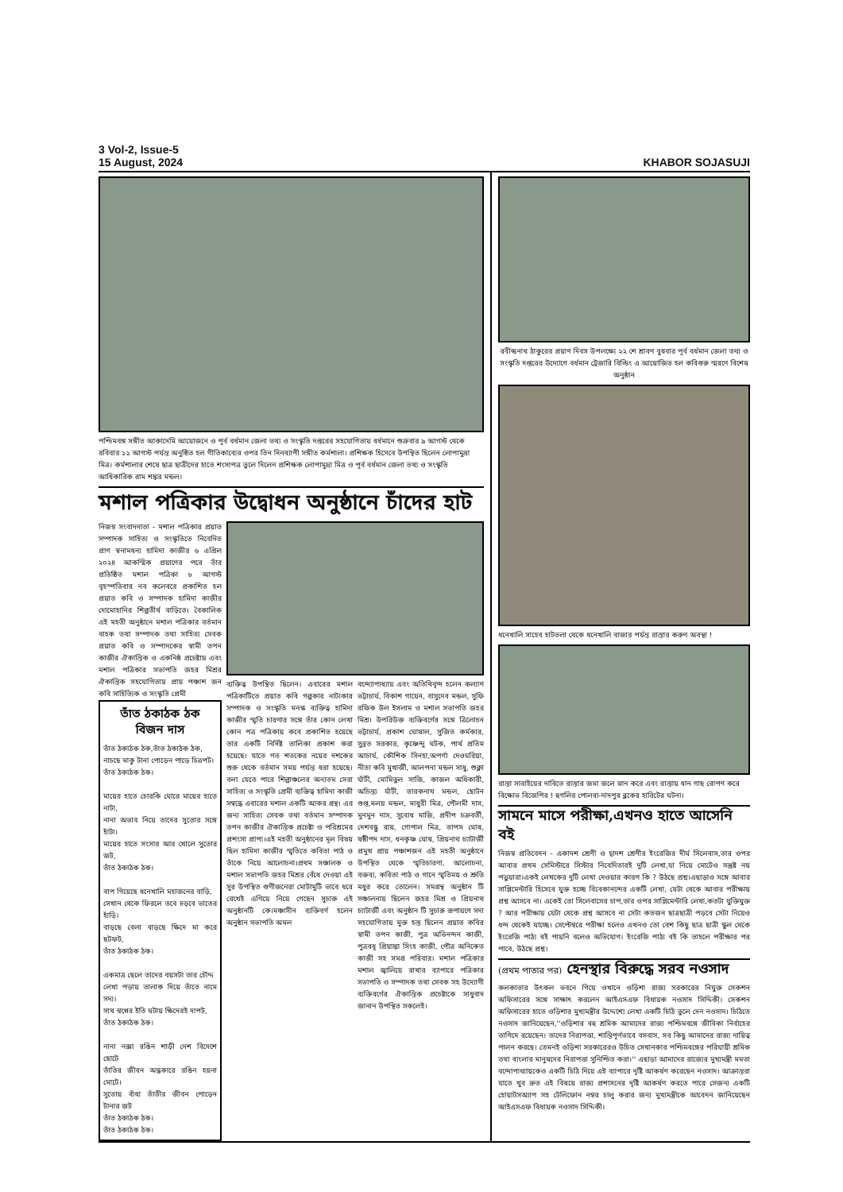3 Vol-2, Issue-5
15 August, 2024
KHABOR SOJASUJI
পশ্চিমবঙ্গ সঙ্গীত আকাদেমি আয়োজনে ও পূর্ব বর্ধমান জেলা তথ্য ও সংস্কৃতি দপ্তরের সহযোগিতায় বর্ধমানে শুক্রবার ৯ আগস্ট থেকে রবিবার ১১ আগস্ট পর্যন্ত অনুষ্ঠিত হল গীতিকাব্যের ওপর তিন দিনব্যাপী সঙ্গীত কর্মশালা। প্রশিক্ষক হিসেবে উপস্থিত ছিলেন লোপামুদ্রা মিত্র। কর্মশালার শেষে ছাত্র ছাত্রীদের হাতে শংসাপত্র তুলে দিলেন প্রশিক্ষক লোপামুদ্রা মিত্র ও পূর্ব বর্ধমান জেলা তথ্য ও সংস্কৃতি আধিকারিক রাম শঙ্কর মন্ডল।
মশাল পত্রিকার উদ্বোধন অনুষ্ঠানে চাঁদের হাট
নিজস্ব সংবাদদাতা - মশাল পত্রিকার প্রয়াত সম্পাদক সাহিত্য ও সংস্কৃতিতে নিবেদিত প্রাণ স্বনামধন্য হামিদা কাজীর ৬ এপ্রিল ২০২৪ আকস্মিক প্রয়াণের পরে তাঁর প্রতিষ্ঠিত মশাল পত্রিকা ৮ আগস্ট বৃহস্পতিবার নব কলেবরে প্রকাশিত হল প্রয়াত কবি ও সম্পাদক হামিদা কাজীর দোমোহানির শিল্পতীর্থ বাড়িতে। বৈকালিক এই মহতী অনুষ্ঠানে মশাল পত্রিকার বর্তমান বাহক তথা সম্পাদক তথা সাহিত্য সেবক প্রয়াত কবি ও সম্পাদকের স্বামী তপন কাজীর ঐকান্তিক ও একনিষ্ঠ প্রচেষ্টায় এবং মশাল পত্রিকার সভাপতি জহর মিশ্রর ঐকান্তিক সহযোগিতায় প্রায় পঞ্চাশ জন কবি সাহিত্যিক ও সংস্কৃতি প্রেমী
তাঁত ঠকাঠক ঠক
বিজন দাস
তাঁত ঠকাঠক ঠক,তাঁত ঠকাঠক ঠক,
নাচছে মাকু টানা পোড়েন পাড়ে চিত্রপট।
তাঁত ঠকাঠক ঠক।
মায়ের হাতে চোরকি ঘোরে মায়ের হাতে নাটা,
নানা অভাব নিয়ে তাদের সুতোর সঙ্গে হাঁটা।
মায়ের হাতে সংসার আর খোলে সুতোর জট,
তাঁত ঠকাঠক ঠক।
বাপ গিয়েছে ধনেখালি মহাজনের বাড়ি,
সেখান থেকে ফিরলে তবে চড়বে ভাতের হাঁড়ি।
বাড়ছে বেলা বাড়ছে ক্ষিদে মা করে ছটফট,
তাঁত ঠকাঠক ঠক।
একমাত্র ছেলে তাদের বয়সটা তার চৌদ্দ
লেখা পড়ায় তালাক দিয়ে তাঁতে নামে সদ্য।
সাথ স্বপ্নের ইতি ঘটায় ক্ষিদেরই দাপট,
তাঁত ঠকাঠক ঠক।
নানা নক্সা রঙিন শাড়ী দেশ বিদেশে ছোটে
তাঁতির জীবন অন্ধকারে রঙিন হয়না মোটে।
সুতোয় বাঁধা তাঁতীর জীবন পোড়েন টানার জট
তাঁত ঠকাঠক ঠক।
তাঁত ঠকাঠক ঠক।
ব্যক্তিত্ব উপস্থিত ছিলেন। এবারের মশাল পত্রিকাটিতে প্রয়াত কবি গল্পকার নাট্যকার সম্পাদক ও সংস্কৃতি মনস্ক ব্যক্তিত্ব হামিদা কাজীর স্মৃতি চারণার সঙ্গে তাঁর কোন লেখা কোন পত্র পত্রিকায় কবে প্রকাশিত হয়েছে তার একটি নির্দিষ্ট তালিকা প্রকাশ করা হয়েছে। যাতে গত শতকের নয়ের দশকের শুরু থেকে বর্তমান সময় পর্যন্ত ধরা হয়েছে।বলা যেতে পারে শিল্পাঞ্চলের অন্যতম সেরা সাহিত্য ও সংস্কৃতি প্রেমী ব্যক্তিত্ব হামিদা কাজী সম্বন্ধে এবারের মশাল একটি আকর গ্রন্থ। এর জন্য সাহিত্য সেবক তথা বর্তমান সম্পাদক তপন কাজীর ঐকান্তিক প্রচেষ্টা ও পরিশ্রমের প্রশংসা প্রাপ্য।এই মহতী অনুষ্ঠানের মূল বিষয় ছিল হামিদা কাজীর স্মৃতিতে কবিতা পাঠ ও তাঁকে নিয়ে আলোচনা।প্রথম সঞ্চালক ও মশাল সভাপতি জহর মিশ্রর বেঁধে দেওয়া এই সুর উপস্থিত গুণীজনেরা মোটামুটি ভাবে ধরে রেখেই এগিয়ে নিয়ে গেছেন সুচারু এই অনুষ্ঠানটি কে।মঞ্চাসীন ব্যক্তিবর্গ হলেন অনুষ্ঠান সভাপতি অমল
বন্দ্যোপাধ্যায় এবং অতিথিবৃন্দ হলেন কল্যাণ ভট্টাচার্য, বিকাশ গায়েন, বাসুদেব মন্ডল, সুফি রফিক উল ইসলাম ও মশাল সভাপতি জহর মিশ্র। উপরিউক্ত ব্যক্তিবর্গের সঙ্গে ত্রিলোচন ভট্টাচার্য, প্রকাশ ঘোষাল, সুজিত কর্মকার, সুব্রত সরকার, কৃষ্ণেন্দু ঘটক, পার্থ প্রতিম আচার্য, কৌশিক সিনহা,অপর্ণা দেওঘরিয়া, নীতা কবি মুখার্জী, আলপনা মন্ডল সাধু, শুক্লা ঘাঁটী, মোমিতুল সাজি, কাজল অধিকারী, অচিন্ত্য ঘাঁটী, তারকনাথ মন্ডল, ছোটন গুপ্ত,মলয় মন্ডল, মাধুরী মিত্র, পৌলমী দাস, মুনমুন দাস, সুবোধ মাজি, প্রদীপ চক্রবর্তী, দেশবন্ধু রায়, গোপাল মিত্র, তাপস ঘোষ, ষষ্ঠীপদ দাস, ধনকৃষ্ণ ঘোষ, প্রিয়নাথ চ্যাটার্জী প্রমুখ প্রায় পঞ্চাশজন এই মহতী অনুষ্ঠানে উপস্থিত থেকে স্মৃতিচারণা, আলোচনা, বক্তব্য, কবিতা পাঠ ও গানে স্মৃতিময় ও শ্রুতি মধুর করে তোলেন। সমগ্রন্থ অনুষ্ঠান টি সঞ্চালনায় ছিলেন জহর মিশ্র ও প্রিয়নাথ চ্যাটার্জী এবং অনুষ্ঠান টি সুচারু রূপায়ণে সদা সহযোগিতায় মুক্ত হস্ত ছিলেন প্রয়াত কবির স্বামী তপন কাজী, পুত্র অভিনন্দন কাজী, পুত্রবধূ প্রিয়াঙ্কা সিংহ কাজী, পৌত্র অনিকেত কাজী সহ সমগ্র পরিবার। মশাল পত্রিকার মশাল জ্বালিয়ে রাখার ব্যাপারে পত্রিকার সভাপতি ও সম্পাদক তথা সেবক সহ উদ্যোগী ব্যক্তিবর্গের ঐকান্তিক প্রচেষ্টাকে সাধুবাদ জানান উপস্থিত সকলেই।
রবীন্দ্রনাথ ঠাকুরের প্রয়াণ দিবস উপলক্ষ্যে ২২ শে শ্রাবণ বুধবার পূর্ব বর্ধমান জেলা তথ্য ও সংস্কৃতি দপ্তরের উদ্যোগে বর্ধমান ট্রেজারি বিল্ডিং এ আয়োজিত হল কবিগুরু স্মরণে বিশেষ অনুষ্ঠান
ধনেখালি সাহেব হাটতলা থেকে ধনেখালি বাজার পর্যন্ত রাস্তার করুণ অবস্থা !
রাস্তা সারাইয়ের দাবিতে রাস্তার জমা জলে স্নান করে এবং রাস্তায় ধান গাছ রোপণ করে বিক্ষোভ বিজেপির ! হুগলির পোলবা-দাদপুর ব্লকের হারিটের ঘটনা।
সামনে মাসে পরীক্ষা,এখনও হাতে আসেনি বই
নিজস্ব প্রতিবেদন - একাদশ শ্রেণী ও দ্বাদশ শ্রেণীর ইংরেজির দীর্ঘ সিলেবাস,তার ওপর আবার প্রথম সেমিস্টারে সিস্টার নিবেদিতারই দুটি লেখা,যা নিয়ে মোটেও সন্তুষ্ট নয় পড়ুয়ারা।একই লেখকের দুটি লেখা দেওয়ার কারণ কি ? উঠছে প্রশ্ন।এছাড়াও সঙ্গে আবার সাপ্লিমেন্টারি হিসেবে যুক্ত হচ্ছে বিবেকানন্দের একটি লেখা, যেটা থেকে আবার পরীক্ষায় প্রশ্ন আসবে না। একেই তো সিলেবাসের চাপ,তার ওপর সাপ্লিমেন্টারি লেখা,কতটা যুক্তিযুক্ত ? আর পরীক্ষায় যেটা থেকে প্রশ্ন আসবে না সেটা কতজন ছাত্রছাত্রী পড়বে সেটা নিয়েও ধন্দ থেকেই যাচ্ছে। সেপ্টেম্বরে পরীক্ষা হলেও এখনও তো বেশ কিছু ছাত্র ছাত্রী স্কুল থেকে ইংরেজি পাঠ্য বই পায়নি বলেও অভিযোগ। ইংরেজি পাঠ্য বই কি তাহলে পরীক্ষার পর পাবে, উঠছে প্রশ্ন।
(প্রথম পাতার পর) হেনস্থার বিরুদ্ধে সরব নওসাদ
কলকাতার উৎকল ভবনে গিয়ে ওখানে ওড়িশা রাজ্য সরকারের নিযুক্ত সেকশন অফিসারের সঙ্গে সাক্ষাৎ করলেন আইএসএফ বিধায়ক নওসাদ সিদ্দিকী। সেকশন অফিসারের হাতে ওড়িশার মুখ্যমন্ত্রীর উদ্দেশ্যে লেখা একটি চিঠি তুলে দেন নওসাদ। চিঠিতে নওসাদ জানিয়েছেন,''ওড়িশার বহু শ্রমিক আমাদের রাজ্য পশ্চিমবঙ্গে জীবিকা নির্বাহের তাগিদে রয়েছেন। তাদের নিরাপত্তা, শান্তিপূর্ণভাবে বসবাস, সব কিছু আমাদের রাজ্য দায়িত্ব পালন করছে। তেমনই ওড়িশা সরকারেরও উচিত সেখানকার পশ্চিমবঙ্গের পরিযায়ী শ্রমিক তথা বাংলার মানুষদের নিরাপত্তা সুনিশ্চিত করা।'' এছাড়া আমাদের রাজ্যের মুখ্যমন্ত্রী মমতা বন্দোপাধ্যায়কেও একটি চিঠি দিয়ে এই ব্যাপারে দৃষ্টি আকর্ষণ করেছেন নওসাদ। আক্রান্তরা যাতে খুব দ্রুত এই বিষয়ে রাজ্য প্রশাসনের দৃষ্টি আকর্ষণ করতে পারে সেজন্য একটি হোয়াটসঅ্যাপ সহ টেলিফোন নম্বর চালু করার জন্য মুখ্যমন্ত্রীকে আবেদন জানিয়েছেন আইএসএফ বিধায়ক নওসাদ সিদ্দিকী।